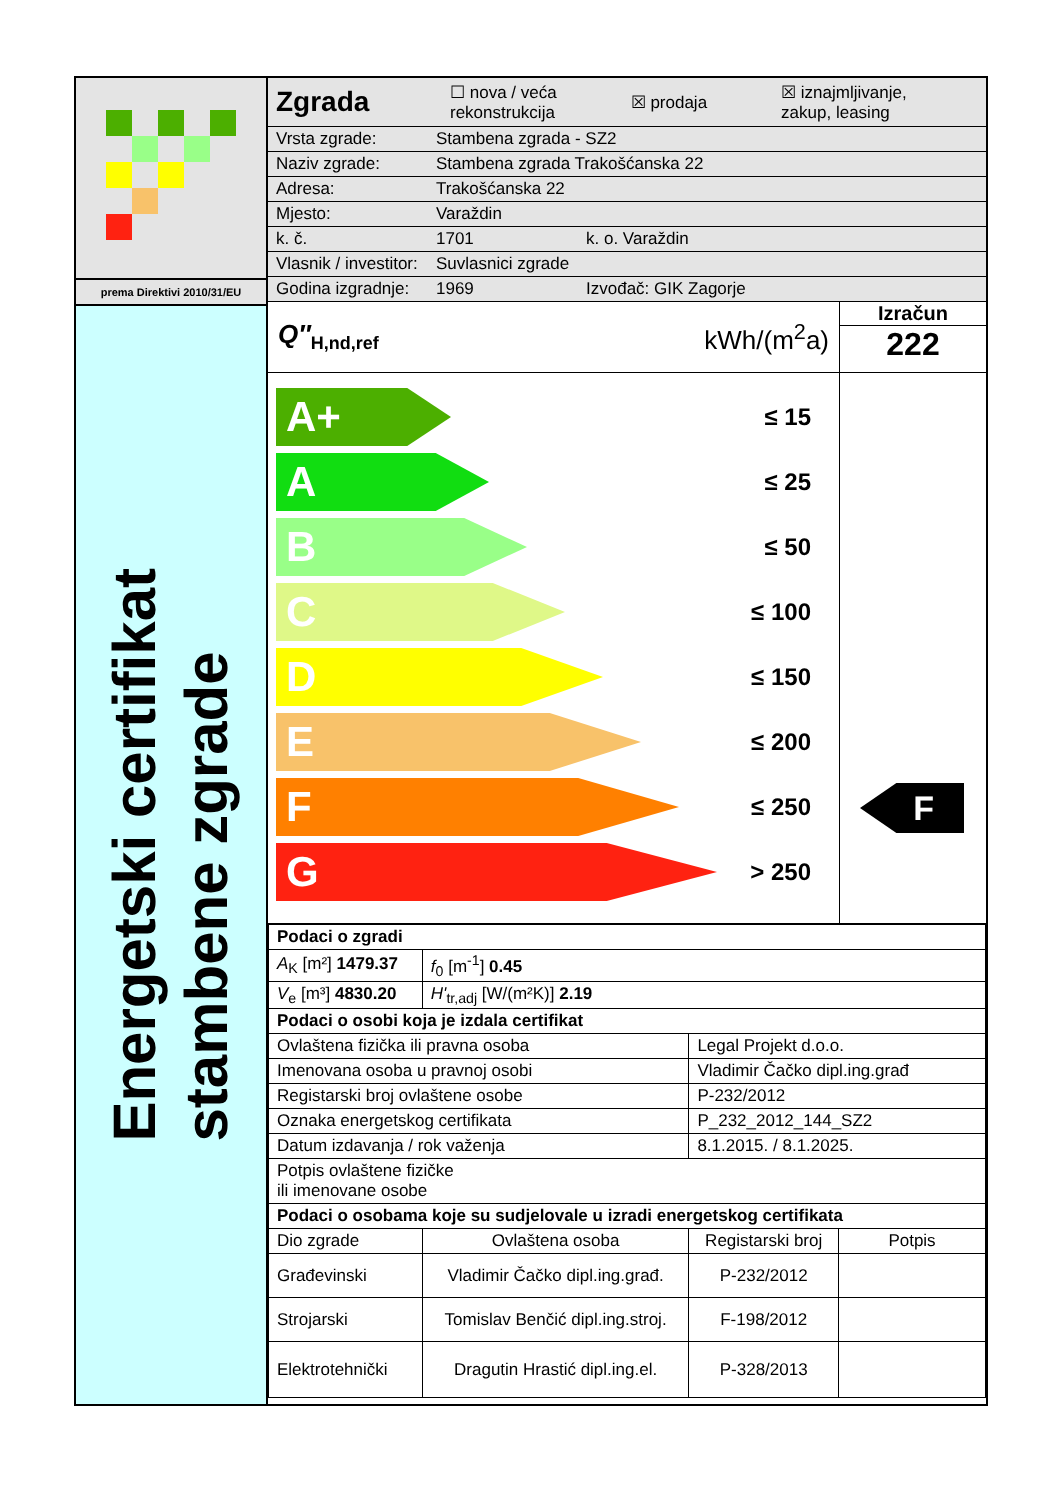prema Direktivi 2010/31/EU
Energetski certifikat
stambene zgrade
Zgrada ☐ nova / veća
rekonstrukcija ☒ prodaja ☒ iznajmljivanje,
zakup, leasing
Vrsta zgrade: Stambena zgrada - SZ2
Naziv zgrade: Stambena zgrada Trakošćanska 22
Adresa: Trakošćanska 22
Mjesto: Varaždin
k. č. 1701 k. o. Varaždin
Vlasnik / investitor: Suvlasnici zgrade
Godina izgradnje: 1969 Izvođač: GIK Zagorje
Q″<sub>H,nd,ref</sub> kWh/(m<sup>2</sup>a)
Izračun
222
A+
≤ 15
A
≤ 25
B
≤ 50
C
≤ 100
D
≤ 150
E
≤ 200
F
≤ 250
G
> 250
F
| Podaci o zgradi | | | |
| --- | --- | --- | --- |
| A<sub>K</sub> [m²] 1479.37 | f<sub>0</sub> [m<sup>-1</sup>] 0.45 | | |
| V<sub>e</sub> [m³] 4830.20 | H'<sub>tr,adj</sub> [W/(m²K)] 2.19 | | |
| Podaci o osobi koja je izdala certifikat | | | |
| Ovlaštena fizička ili pravna osoba | | Legal Projekt d.o.o. | |
| Imenovana osoba u pravnoj osobi | | Vladimir Čačko dipl.ing.građ | |
| Registarski broj ovlaštene osobe | | P-232/2012 | |
| Oznaka energetskog certifikata | | P_232_2012_144_SZ2 | |
| Datum izdavanja / rok važenja | | 8.1.2015. / 8.1.2025. | |
| Potpis ovlaštene fizičke ili imenovane osobe | | | |
| Podaci o osobama koje su sudjelovale u izradi energetskog certifikata | | | |
| Dio zgrade | Ovlaštena osoba | Registarski broj | Potpis |
| Građevinski | Vladimir Čačko dipl.ing.građ. | P-232/2012 | |
| Strojarski | Tomislav Benčić dipl.ing.stroj. | F-198/2012 | |
| Elektrotehnički | Dragutin Hrastić dipl.ing.el. | P-328/2013 | |